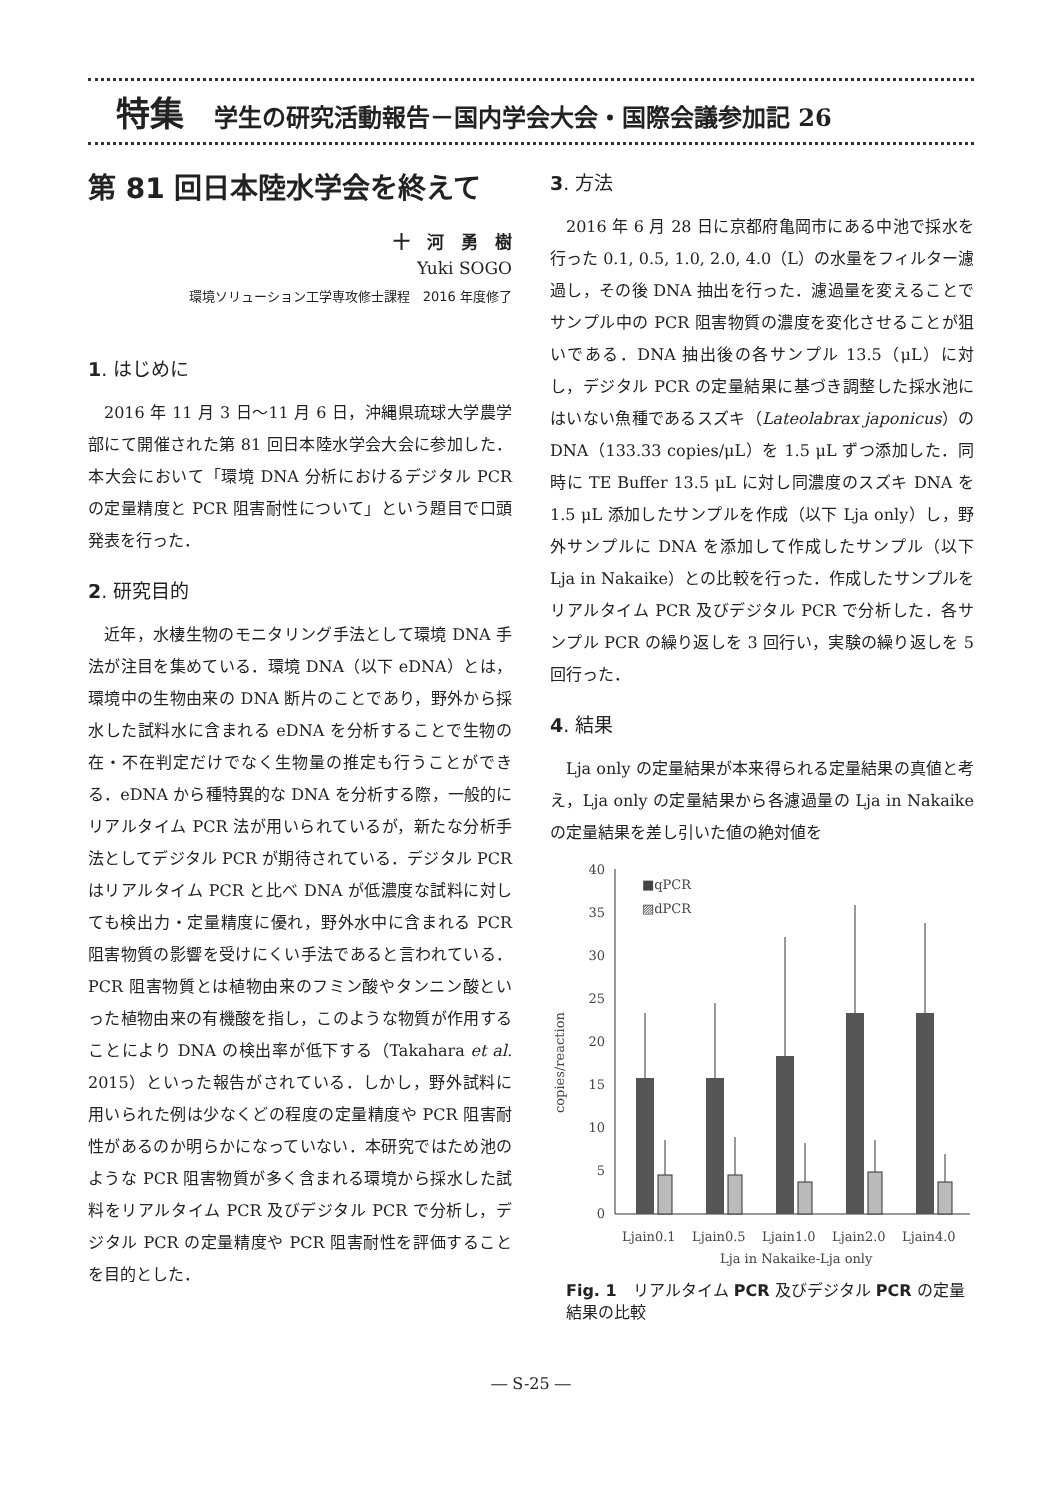特集 学生の研究活動報告－国内学会大会・国際会議参加記 26
第 81 回日本陸水学会を終えて
十　河　勇　樹
Yuki SOGO
環境ソリューション工学専攻修士課程　2016 年度修了
1. はじめに
2016 年 11 月 3 日～11 月 6 日，沖縄県琉球大学農学部にて開催された第 81 回日本陸水学会大会に参加した．本大会において「環境 DNA 分析におけるデジタル PCR の定量精度と PCR 阻害耐性について」という題目で口頭発表を行った．
2. 研究目的
近年，水棲生物のモニタリング手法として環境 DNA 手法が注目を集めている．環境 DNA（以下 eDNA）とは，環境中の生物由来の DNA 断片のことであり，野外から採水した試料水に含まれる eDNA を分析することで生物の在・不在判定だけでなく生物量の推定も行うことができる．eDNA から種特異的な DNA を分析する際，一般的にリアルタイム PCR 法が用いられているが，新たな分析手法としてデジタル PCR が期待されている．デジタル PCR はリアルタイム PCR と比べ DNA が低濃度な試料に対しても検出力・定量精度に優れ，野外水中に含まれる PCR 阻害物質の影響を受けにくい手法であると言われている．PCR 阻害物質とは植物由来のフミン酸やタンニン酸といった植物由来の有機酸を指し，このような物質が作用することにより DNA の検出率が低下する（Takahara et al. 2015）といった報告がされている．しかし，野外試料に用いられた例は少なくどの程度の定量精度や PCR 阻害耐性があるのか明らかになっていない．本研究ではため池のような PCR 阻害物質が多く含まれる環境から採水した試料をリアルタイム PCR 及びデジタル PCR で分析し，デジタル PCR の定量精度や PCR 阻害耐性を評価することを目的とした．
3. 方法
2016 年 6 月 28 日に京都府亀岡市にある中池で採水を行った 0.1, 0.5, 1.0, 2.0, 4.0（L）の水量をフィルター濾過し，その後 DNA 抽出を行った．濾過量を変えることでサンプル中の PCR 阻害物質の濃度を変化させることが狙いである．DNA 抽出後の各サンプル 13.5（μL）に対し，デジタル PCR の定量結果に基づき調整した採水池にはいない魚種であるスズキ（Lateolabrax japonicus）の DNA（133.33 copies/μL）を 1.5 μL ずつ添加した．同時に TE Buffer 13.5 μL に対し同濃度のスズキ DNA を 1.5 μL 添加したサンプルを作成（以下 Lja only）し，野外サンプルに DNA を添加して作成したサンプル（以下 Lja in Nakaike）との比較を行った．作成したサンプルをリアルタイム PCR 及びデジタル PCR で分析した．各サンプル PCR の繰り返しを 3 回行い，実験の繰り返しを 5 回行った．
4. 結果
Lja only の定量結果が本来得られる定量結果の真値と考え，Lja only の定量結果から各濾過量の Lja in Nakaike の定量結果を差し引いた値の絶対値を
copies/reaction
40
35
30
25
20
15
10
5
0
■qPCR
▨dPCR
Ljain0.1
Ljain0.5
Ljain1.0
Ljain2.0
Ljain4.0
Lja in Nakaike-Lja only
Fig. 1　リアルタイム PCR 及びデジタル PCR の定量結果の比較
― S-25 ―